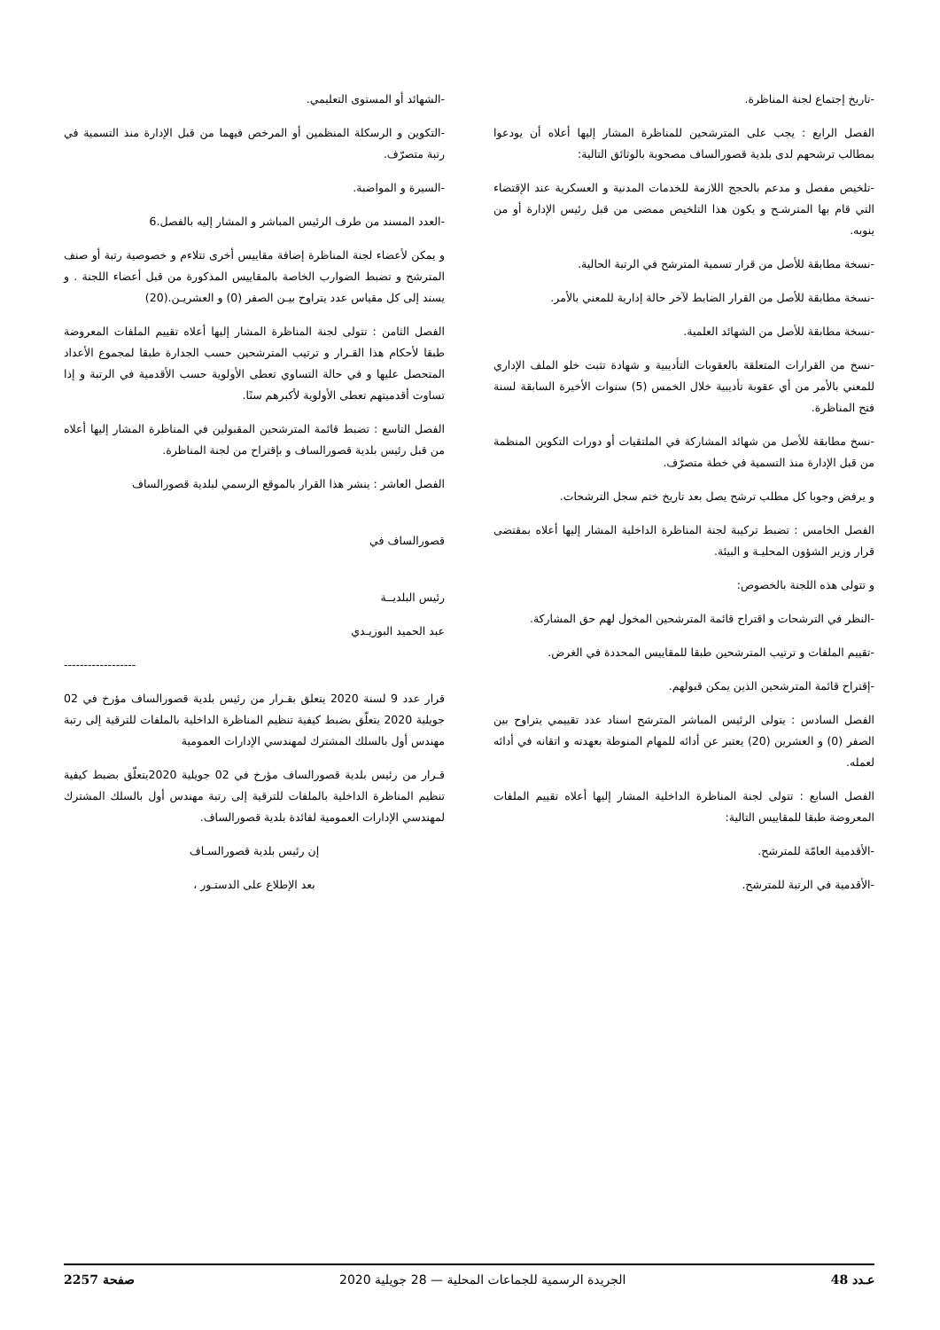-تاريخ إجتماع لجنة المناظرة.
الفصل الرابع : يجب على المترشحين للمناظرة المشار إليها أعلاه أن يودعوا بمطالب ترشحهم لدى بلدية قصورالساف مصحوبة بالوثائق التالية:
-تلخيص مفصل و مدعم بالحجج اللازمة للخدمات المدنية و العسكرية عند الإقتضاء التي قام بها المترشـح و يكون هذا التلخيص ممضى من قبل رئيس الإدارة أو من ينوبه.
-نسخة مطابقة للأصل من قرار تسمية المترشح في الرتبة الحالية.
-نسخة مطابقة للأصل من القرار الضابط لآخر حالة إدارية للمعني بالأمر.
-نسخة مطابقة للأصل من الشهائد العلمية.
-نسخ من القرارات المتعلقة بالعقوبات التأديبية و شهادة تثبت خلو الملف الإداري للمعني بالأمر من أي عقوبة تأديبية خلال الخمس (5) سنوات الأخيرة السابقة لسنة فتح المناظرة.
-نسخ مطابقة للأصل من شهائد المشاركة في الملتقيات أو دورات التكوين المنظمة من قبل الإدارة منذ التسمية في خطة متصرّف.
و يرفض وجوبا كل مطلب ترشح يصل بعد تاريخ ختم سجل الترشحات.
الفصل الخامس : تضبط تركيبة لجنة المناظرة الداخلية المشار إليها أعلاه بمقتضى قرار وزير الشؤون المحليـة و البيئة.
و تتولى هذه اللجنة بالخصوص:
-النظر في الترشحات و اقتراح قائمة المترشحين المخول لهم حق المشاركة.
-تقييم الملفات و ترتيب المترشحين طبقا للمقاييس المحددة في الغرض.
-إقتراح قائمة المترشحين الذين يمكن قبولهم.
الفصل السادس : يتولى الرئيس المباشر المترشح اسناد عدد تقييمي يتراوح بين الصفر (0) و العشرين (20) يعتبر عن أدائه للمهام المنوطة بعهدته و اتقانه في أدائه لعمله.
الفصل السابع : تتولى لجنة المناظرة الداخلية المشار إليها أعلاه تقييم الملفات المعروضة طبقا للمقاييس التالية:
-الأقدمية العامّة للمترشح.
-الأقدمية في الرتبة للمترشح.
-الشهائد أو المستوى التعليمي.
-التكوين و الرسكلة المنظمين أو المرخص فيهما من قبل الإدارة منذ التسمية في رتبة متصرّف.
-السيرة و المواضبة.
-العدد المسند من طرف الرئيس المباشر و المشار إليه بالفصل.6
و يمكن لأعضاء لجنة المناظرة إضافة مقاييس أخرى تتلاءم و خصوصية رتبة أو صنف المترشح و تضبط الضوارب الخاصة بالمقاييس المذكورة من قبل أعضاء اللجنة . و يسند إلى كل مقياس عدد يتراوح بيـن الصفر (0) و العشريـن.(20)
الفصل الثامن : تتولى لجنة المناظرة المشار إليها أعلاه تقييم الملفات المعروضة طبقا لأحكام هذا القـرار و ترتيب المترشحين حسب الجدارة طبقا لمجموع الأعداد المتحصل عليها و في حالة التساوي تعطى الأولوية حسب الأقدمية في الرتبة و إذا تساوت أقدميتهم تعطى الأولوية لأكبرهم سنًا.
الفصل التاسع : تضبط قائمة المترشحين المقبولين في المناظرة المشار إليها أعلاه من قبل رئيس بلدية قصورالساف و بإقتراح من لجنة المناظرة.
الفصل العاشر : ينشر هذا القرار بالموقع الرسمي لبلدية قصورالساف
قصورالساف في
رئيس البلديــة
عبد الحميد البوزيـدي
------------------
قرار عدد 9 لسنة 2020 يتعلق بقـرار من رئيس بلدية قصورالساف مؤرخ في 02 جويلية 2020 يتعلّق بضبط كيفية تنظيم المناظرة الداخلية بالملفات للترقية إلى رتبة مهندس أول بالسلك المشترك لمهندسي الإدارات العمومية
قـرار من رئيس بلدية قصورالساف مؤرخ في 02 جويلية 2020يتعلّق بضبط كيفية تنظيم المناظرة الداخلية بالملفات للترقية إلى رتبة مهندس أول بالسلك المشترك لمهندسي الإدارات العمومية لفائدة بلدية قصورالساف.
إن رئيس بلدية قصورالسـاف
بعد الإطلاع على الدستـور ،
عـدد 48 الجريدة الرسمية للجماعات المحلية — 28 جويلية 2020 صفحة 2257